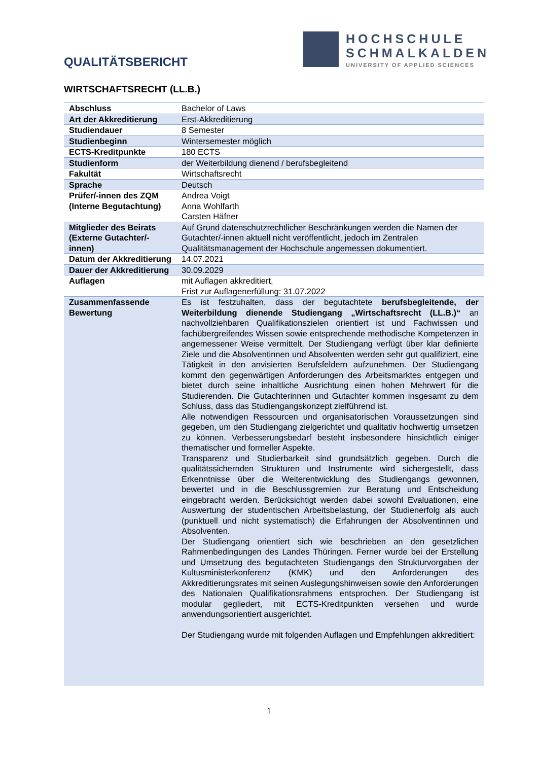HOCHSCHULE
SCHMALKALDEN
UNIVERSITY OF APPLIED SCIENCES
QUALITÄTSBERICHT
WIRTSCHAFTSRECHT (LL.B.)
| Abschluss | Bachelor of Laws |
| Art der Akkreditierung | Erst-Akkreditierung |
| Studiendauer | 8 Semester |
| Studienbeginn | Wintersemester möglich |
| ECTS-Kreditpunkte | 180 ECTS |
| Studienform | der Weiterbildung dienend / berufsbegleitend |
| Fakultät | Wirtschaftsrecht |
| Sprache | Deutsch |
| Prüfer/-innen des ZQM (Interne Begutachtung) | Andrea Voigt Anna Wohlfarth Carsten Häfner |
| Mitglieder des Beirats (Externe Gutachter/-innen) | Auf Grund datenschutzrechtlicher Beschränkungen werden die Namen der Gutachter/-innen aktuell nicht veröffentlicht, jedoch im Zentralen Qualitätsmanagement der Hochschule angemessen dokumentiert. |
| Datum der Akkreditierung | 14.07.2021 |
| Dauer der Akkreditierung | 30.09.2029 |
| Auflagen | mit Auflagen akkreditiert, Frist zur Auflagenerfüllung: 31.07.2022 |
| Zusammenfassende Bewertung | Es ist festzuhalten, dass der begutachtete berufsbegleitende, der Weiterbildung dienende Studiengang „Wirtschaftsrecht (LL.B.)“ an nachvollziehbaren Qualifikationszielen orientiert ist und Fachwissen und fachübergreifendes Wissen sowie entsprechende methodische Kompetenzen in angemessener Weise vermittelt. Der Studiengang verfügt über klar definierte Ziele und die Absolventinnen und Absolventen werden sehr gut qualifiziert, eine Tätigkeit in den anvisierten Berufsfeldern aufzunehmen. Der Studiengang kommt den gegenwärtigen Anforderungen des Arbeitsmarktes entgegen und bietet durch seine inhaltliche Ausrichtung einen hohen Mehrwert für die Studierenden. Die Gutachterinnen und Gutachter kommen insgesamt zu dem Schluss, dass das Studiengangskonzept zielführend ist. Alle notwendigen Ressourcen und organisatorischen Voraussetzungen sind gegeben, um den Studiengang zielgerichtet und qualitativ hochwertig umsetzen zu können. Verbesserungsbedarf besteht insbesondere hinsichtlich einiger thematischer und formeller Aspekte. Transparenz und Studierbarkeit sind grundsätzlich gegeben. Durch die qualitätssichernden Strukturen und Instrumente wird sichergestellt, dass Erkenntnisse über die Weiterentwicklung des Studiengangs gewonnen, bewertet und in die Beschlussgremien zur Beratung und Entscheidung eingebracht werden. Berücksichtigt werden dabei sowohl Evaluationen, eine Auswertung der studentischen Arbeitsbelastung, der Studienerfolg als auch (punktuell und nicht systematisch) die Erfahrungen der Absolventinnen und Absolventen. Der Studiengang orientiert sich wie beschrieben an den gesetzlichen Rahmenbedingungen des Landes Thüringen. Ferner wurde bei der Erstellung und Umsetzung des begutachteten Studiengangs den Strukturvorgaben der Kultusministerkonferenz (KMK) und den Anforderungen des Akkreditierungsrates mit seinen Auslegungshinweisen sowie den Anforderungen des Nationalen Qualifikationsrahmens entsprochen. Der Studiengang ist modular gegliedert, mit ECTS-Kreditpunkten versehen und wurde anwendungsorientiert ausgerichtet. Der Studiengang wurde mit folgenden Auflagen und Empfehlungen akkreditiert: |
1